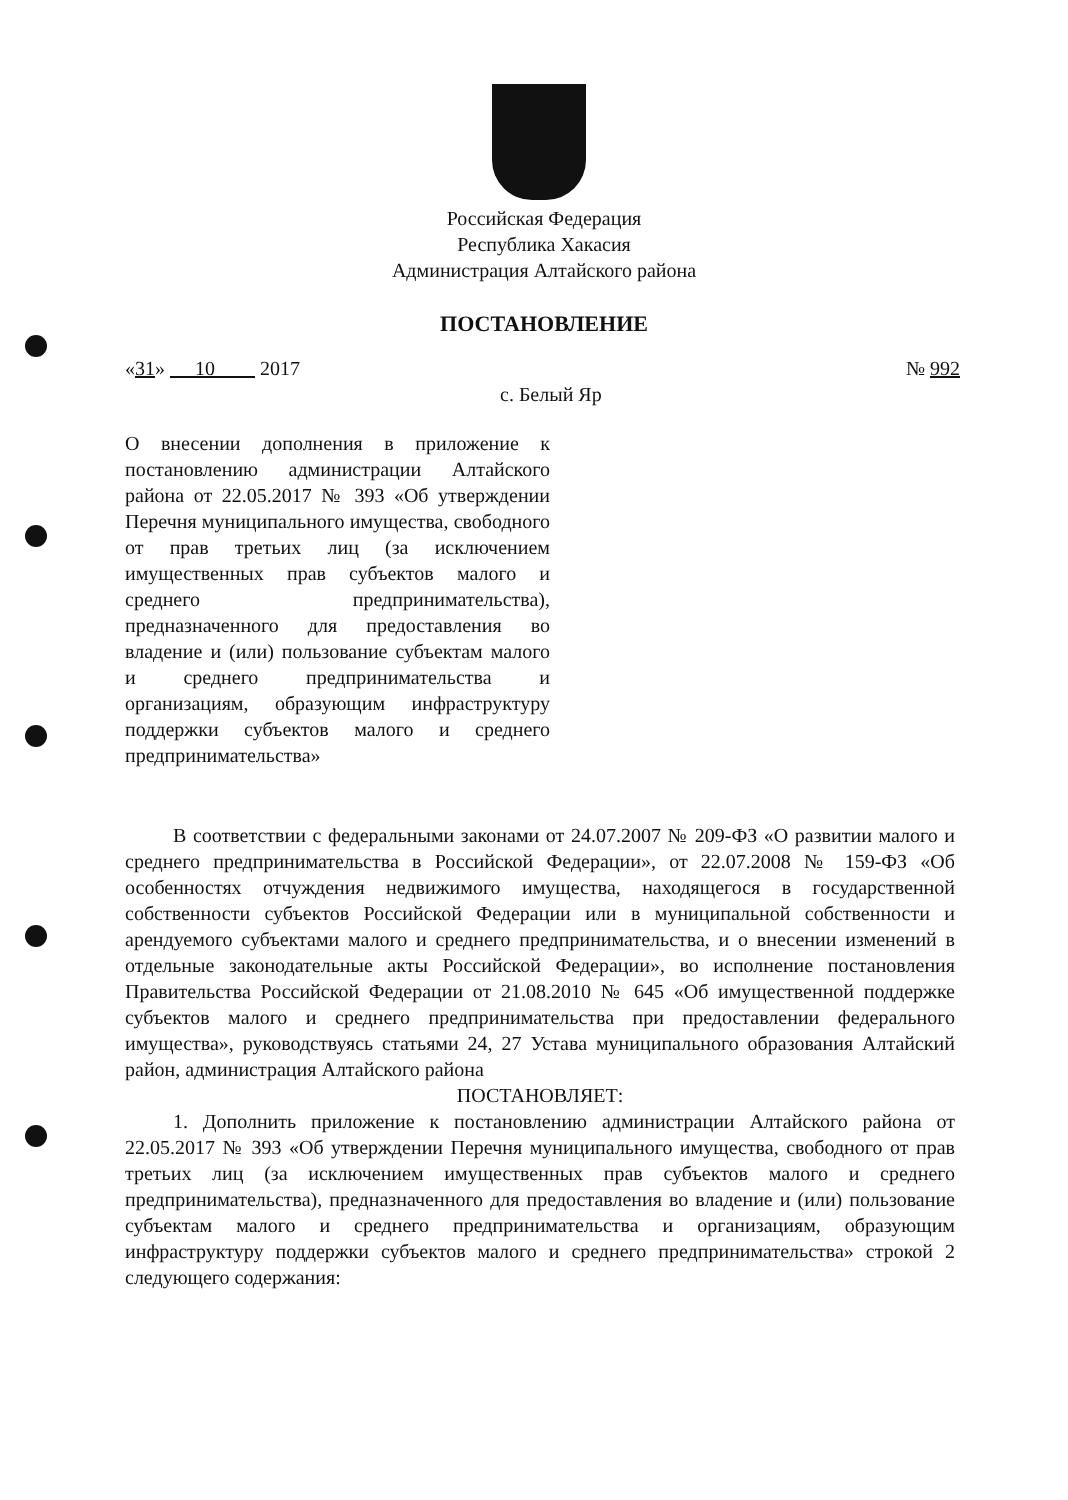Российская Федерация
Республика Хакасия
Администрация Алтайского района
ПОСТАНОВЛЕНИЕ
«31» 10 2017 № 992
с. Белый Яр
О внесении дополнения в приложение к постановлению администрации Алтайского района от 22.05.2017 № 393 «Об утверждении Перечня муниципального имущества, свободного от прав третьих лиц (за исключением имущественных прав субъектов малого и среднего предпринимательства), предназначенного для предоставления во владение и (или) пользование субъектам малого и среднего предпринимательства и организациям, образующим инфраструктуру поддержки субъектов малого и среднего предпринимательства»
В соответствии с федеральными законами от 24.07.2007 № 209-ФЗ «О развитии малого и среднего предпринимательства в Российской Федерации», от 22.07.2008 № 159-ФЗ «Об особенностях отчуждения недвижимого имущества, находящегося в государственной собственности субъектов Российской Федерации или в муниципальной собственности и арендуемого субъектами малого и среднего предпринимательства, и о внесении изменений в отдельные законодательные акты Российской Федерации», во исполнение постановления Правительства Российской Федерации от 21.08.2010 № 645 «Об имущественной поддержке субъектов малого и среднего предпринимательства при предоставлении федерального имущества», руководствуясь статьями 24, 27 Устава муниципального образования Алтайский район, администрация Алтайского района
ПОСТАНОВЛЯЕТ:
1. Дополнить приложение к постановлению администрации Алтайского района от 22.05.2017 № 393 «Об утверждении Перечня муниципального имущества, свободного от прав третьих лиц (за исключением имущественных прав субъектов малого и среднего предпринимательства), предназначенного для предоставления во владение и (или) пользование субъектам малого и среднего предпринимательства и организациям, образующим инфраструктуру поддержки субъектов малого и среднего предпринимательства» строкой 2 следующего содержания: